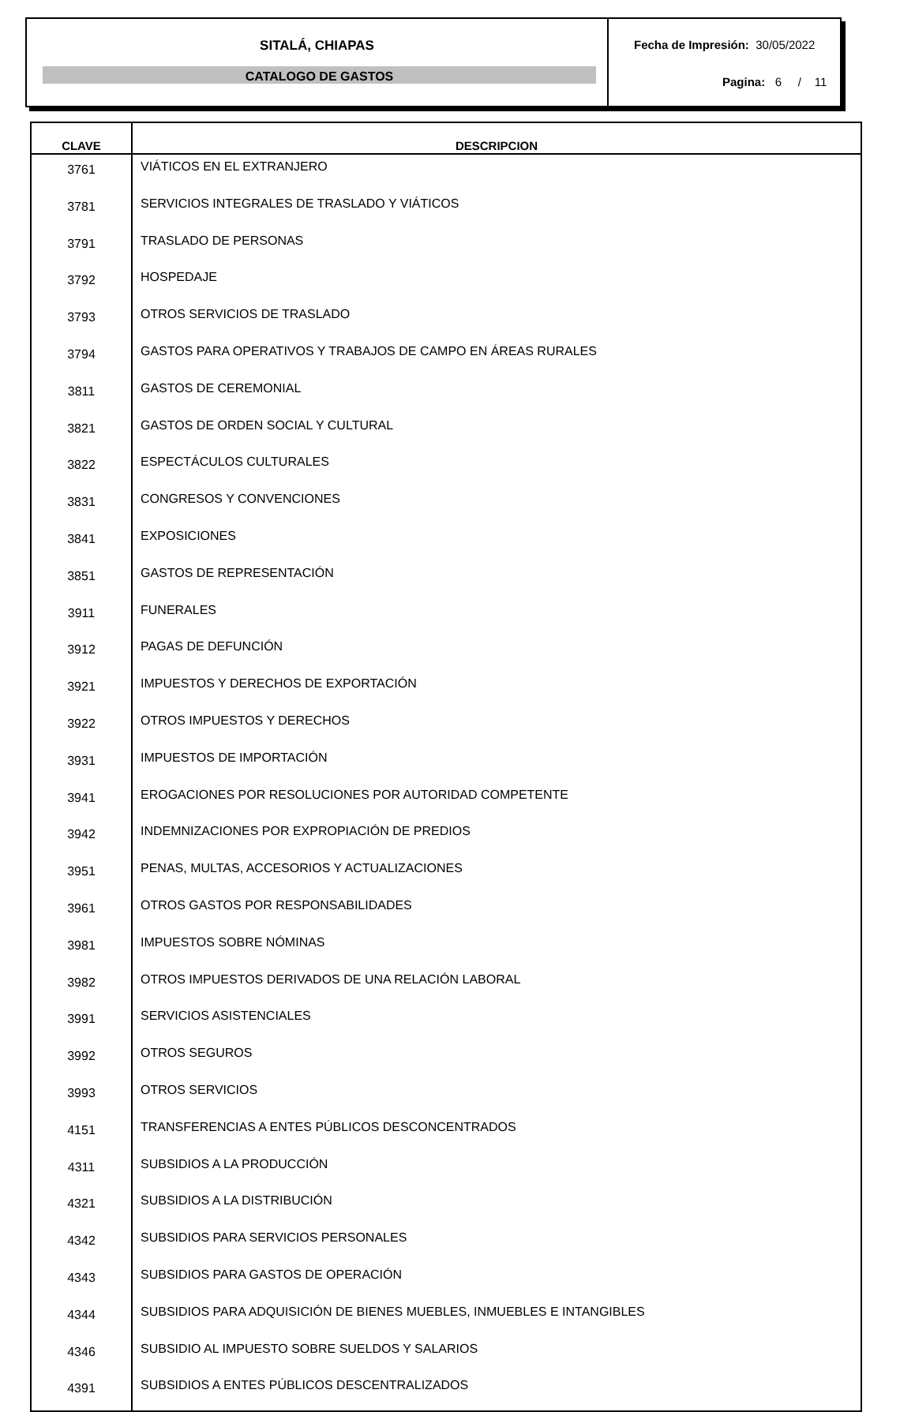SITALÁ, CHIAPAS
CATALOGO DE GASTOS
Fecha de Impresión: 30/05/2022
Pagina: 6 / 11
| CLAVE | DESCRIPCION |
| --- | --- |
| 3761 | VIÁTICOS EN EL EXTRANJERO |
| 3781 | SERVICIOS INTEGRALES DE TRASLADO Y VIÁTICOS |
| 3791 | TRASLADO DE PERSONAS |
| 3792 | HOSPEDAJE |
| 3793 | OTROS SERVICIOS DE TRASLADO |
| 3794 | GASTOS PARA OPERATIVOS Y TRABAJOS DE CAMPO EN ÁREAS RURALES |
| 3811 | GASTOS DE CEREMONIAL |
| 3821 | GASTOS DE ORDEN SOCIAL Y CULTURAL |
| 3822 | ESPECTÁCULOS CULTURALES |
| 3831 | CONGRESOS Y CONVENCIONES |
| 3841 | EXPOSICIONES |
| 3851 | GASTOS DE REPRESENTACIÓN |
| 3911 | FUNERALES |
| 3912 | PAGAS DE DEFUNCIÓN |
| 3921 | IMPUESTOS Y DERECHOS DE EXPORTACIÓN |
| 3922 | OTROS IMPUESTOS Y DERECHOS |
| 3931 | IMPUESTOS DE IMPORTACIÓN |
| 3941 | EROGACIONES POR RESOLUCIONES POR AUTORIDAD COMPETENTE |
| 3942 | INDEMNIZACIONES POR EXPROPIACIÓN DE PREDIOS |
| 3951 | PENAS, MULTAS, ACCESORIOS Y ACTUALIZACIONES |
| 3961 | OTROS GASTOS POR RESPONSABILIDADES |
| 3981 | IMPUESTOS SOBRE NÓMINAS |
| 3982 | OTROS IMPUESTOS DERIVADOS DE UNA RELACIÓN LABORAL |
| 3991 | SERVICIOS ASISTENCIALES |
| 3992 | OTROS SEGUROS |
| 3993 | OTROS SERVICIOS |
| 4151 | TRANSFERENCIAS A ENTES PÚBLICOS DESCONCENTRADOS |
| 4311 | SUBSIDIOS A LA PRODUCCIÓN |
| 4321 | SUBSIDIOS A LA DISTRIBUCIÓN |
| 4342 | SUBSIDIOS PARA SERVICIOS PERSONALES |
| 4343 | SUBSIDIOS PARA GASTOS DE OPERACIÓN |
| 4344 | SUBSIDIOS PARA ADQUISICIÓN DE BIENES MUEBLES, INMUEBLES E INTANGIBLES |
| 4346 | SUBSIDIO AL IMPUESTO SOBRE SUELDOS Y SALARIOS |
| 4391 | SUBSIDIOS A ENTES PÚBLICOS DESCENTRALIZADOS |